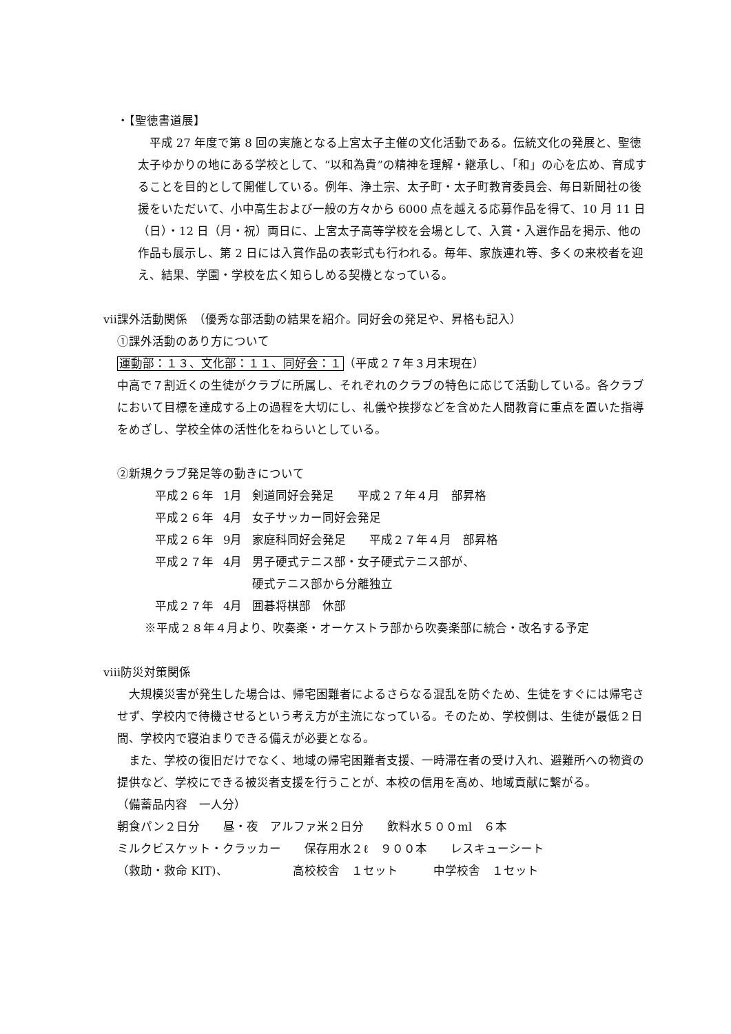・【聖徳書道展】
平成 27 年度で第 8 回の実施となる上宮太子主催の文化活動である。伝統文化の発展と、聖徳太子ゆかりの地にある学校として、“以和為貴”の精神を理解・継承し、「和」の心を広め、育成することを目的として開催している。例年、浄土宗、太子町・太子町教育委員会、毎日新聞社の後援をいただいて、小中高生および一般の方々から 6000 点を越える応募作品を得て、10 月 11 日（日）・12 日（月・祝）両日に、上宮太子高等学校を会場として、入賞・入選作品を掲示、他の作品も展示し、第 2 日には入賞作品の表彰式も行われる。毎年、家族連れ等、多くの来校者を迎え、結果、学園・学校を広く知らしめる契機となっている。
ⅶ課外活動関係　（優秀な部活動の結果を紹介。同好会の発足や、昇格も記入）
①課外活動のあり方について
運動部：１３、文化部：１１、同好会：１（平成２７年３月末現在）
中高で７割近くの生徒がクラブに所属し、それぞれのクラブの特色に応じて活動している。各クラブにおいて目標を達成する上の過程を大切にし、礼儀や挨拶などを含めた人間教育に重点を置いた指導をめざし、学校全体の活性化をねらいとしている。
②新規クラブ発足等の動きについて
| 平成２６年 | 1月 | 剣道同好会発足 平成２７年４月 部昇格 |
| 平成２６年 | 4月 | 女子サッカー同好会発足 |
| 平成２６年 | 9月 | 家庭科同好会発足 平成２７年４月 部昇格 |
| 平成２７年 | 4月 | 男子硬式テニス部・女子硬式テニス部が、 硬式テニス部から分離独立 |
| 平成２７年 | 4月 | 囲碁将棋部 休部 |
※平成２８年４月より、吹奏楽・オーケストラ部から吹奏楽部に統合・改名する予定
ⅷ防災対策関係
大規模災害が発生した場合は、帰宅困難者によるさらなる混乱を防ぐため、生徒をすぐには帰宅させず、学校内で待機させるという考え方が主流になっている。そのため、学校側は、生徒が最低２日間、学校内で寝泊まりできる備えが必要となる。
また、学校の復旧だけでなく、地域の帰宅困難者支援、一時滞在者の受け入れ、避難所への物資の提供など、学校にできる被災者支援を行うことが、本校の信用を高め、地域貢献に繋がる。
（備蓄品内容　一人分）
朝食パン２日分　　昼・夜　アルファ米２日分　　飲料水５００ml　６本
ミルクビスケット・クラッカー　　保存用水２ℓ　９００本　　レスキューシート
（救助・救命 KIT)、　　　　　　高校校舎　１セット　　　中学校舎　１セット